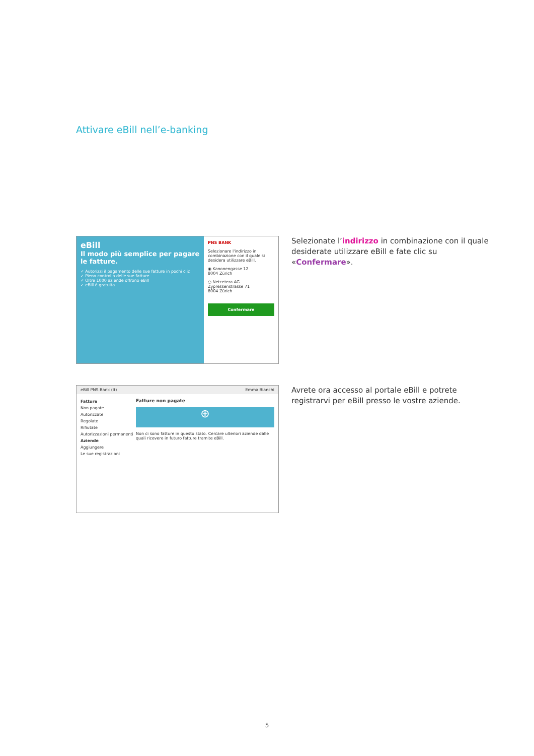Attivare eBill nell’e-banking
eBill
Il modo più semplice per pagare le fatture.
✓ Autorizzi il pagamento delle sue fatture in pochi clic
✓ Pieno controllo delle sue fatture
✓ Oltre 1000 aziende offrono eBill
✓ eBill è gratuita
PNS BANK
Selezionare l'indirizzo in combinazione con il quale si desidera utilizzare eBill.
◉ Kanonengasse 12
8004 Zürich
○ Netcetera AG
Zypressenstrasse 71
8004 Zürich
Confermare
Selezionate l’indirizzo in combinazione con il quale desiderate utilizzare eBill e fate clic su «Confermare».
eBill PNS Bank (It) Emma Bianchi
Fatture
Non pagate
Autorizzate
Regolate
Rifiutate
Autorizzazioni permanenti
Aziende
Aggiungere
Le sue registrazioni
Fatture non pagate
⊕
Non ci sono fatture in questo stato. Cercare ulteriori aziende dalle quali ricevere in futuro fatture tramite eBill.
Avrete ora accesso al portale eBill e potrete registrarvi per eBill presso le vostre aziende.
5